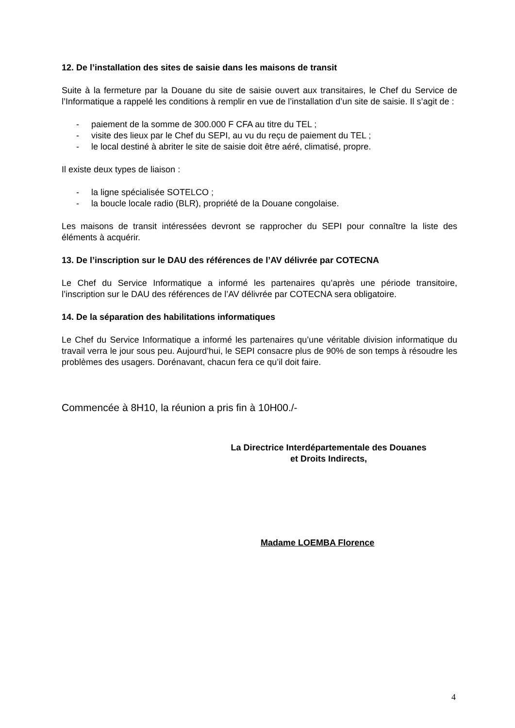12. De l’installation des sites de saisie dans les maisons de transit
Suite à la fermeture par la Douane du site de saisie ouvert aux transitaires, le Chef du Service de l’Informatique a rappelé les conditions à remplir en vue de l’installation d’un site de saisie. Il s’agit de :
- paiement de la somme de 300.000 F CFA au titre du TEL ;
- visite des lieux par le Chef du SEPI, au vu du reçu de paiement du TEL ;
- le local destiné à abriter le site de saisie doit être aéré, climatisé, propre.
Il existe deux types de liaison :
- la ligne spécialisée SOTELCO ;
- la boucle locale radio (BLR), propriété de la Douane congolaise.
Les maisons de transit intéressées devront se rapprocher du SEPI pour connaître la liste des éléments à acquérir.
13. De l’inscription sur le DAU des références de l’AV délivrée par COTECNA
Le Chef du Service Informatique a informé les partenaires qu’après une période transitoire, l’inscription sur le DAU des références de l’AV délivrée par COTECNA sera obligatoire.
14. De la séparation des habilitations informatiques
Le Chef du Service Informatique a informé les partenaires qu’une véritable division informatique du travail verra le jour sous peu. Aujourd’hui, le SEPI consacre plus de 90% de son temps à résoudre les problèmes des usagers. Dorénavant, chacun fera ce qu’il doit faire.
Commencée à 8H10, la réunion a pris fin à 10H00./-
La Directrice Interdépartementale des Douanes
et Droits Indirects,
Madame LOEMBA Florence
4